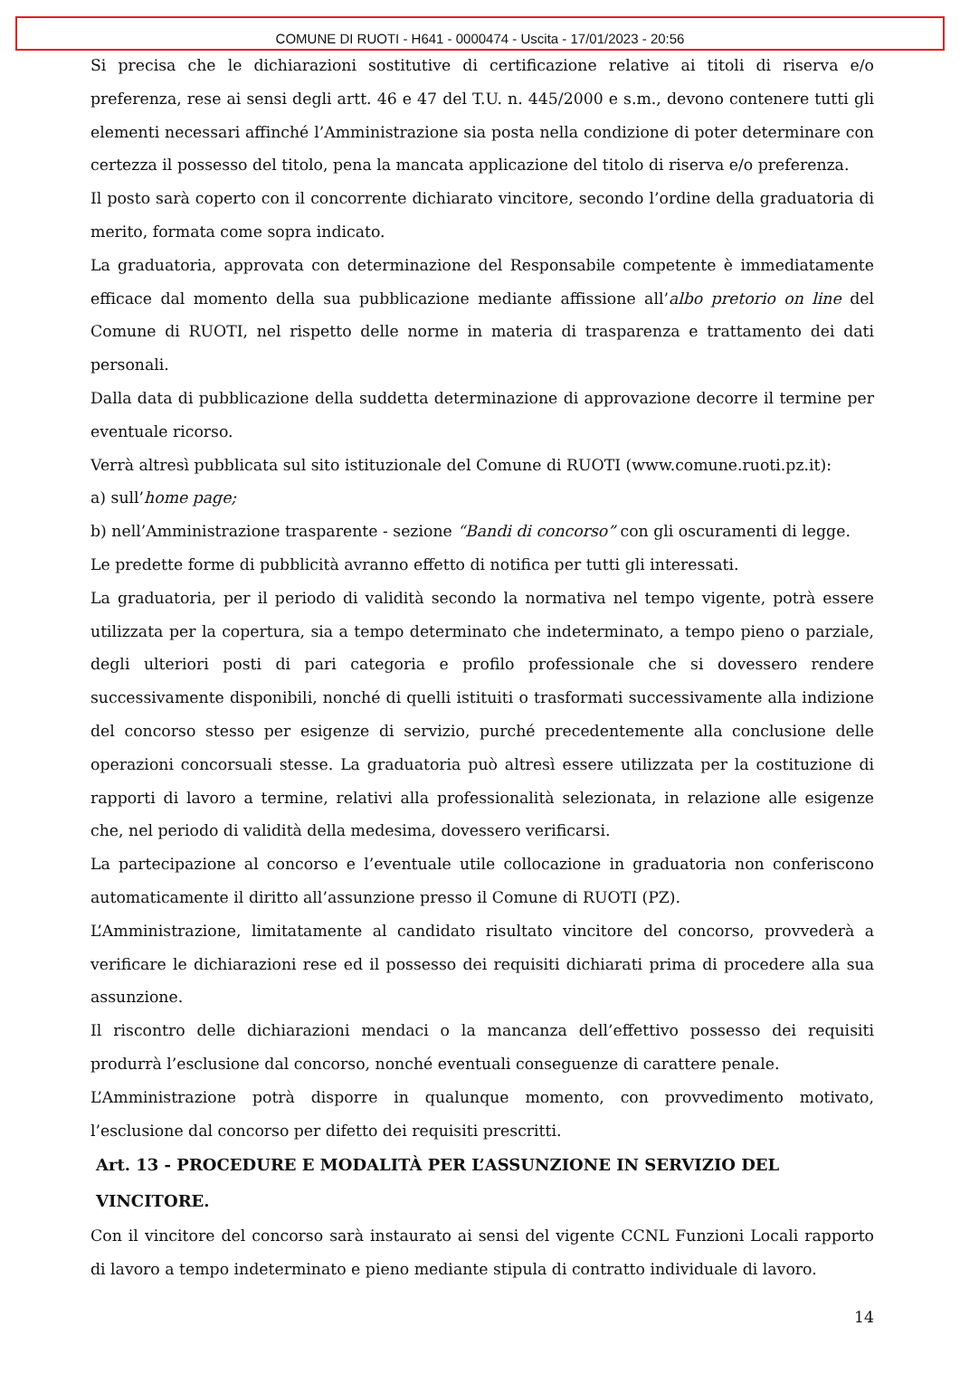COMUNE DI RUOTI - H641 - 0000474 - Uscita - 17/01/2023 - 20:56
Si precisa che le dichiarazioni sostitutive di certificazione relative ai titoli di riserva e/o preferenza, rese ai sensi degli artt. 46 e 47 del T.U. n. 445/2000 e s.m., devono contenere tutti gli elementi necessari affinché l’Amministrazione sia posta nella condizione di poter determinare con certezza il possesso del titolo, pena la mancata applicazione del titolo di riserva e/o preferenza.
Il posto sarà coperto con il concorrente dichiarato vincitore, secondo l’ordine della graduatoria di merito, formata come sopra indicato.
La graduatoria, approvata con determinazione del Responsabile competente è immediatamente efficace dal momento della sua pubblicazione mediante affissione all’albo pretorio on line del Comune di RUOTI, nel rispetto delle norme in materia di trasparenza e trattamento dei dati personali.
Dalla data di pubblicazione della suddetta determinazione di approvazione decorre il termine per eventuale ricorso.
Verrà altresì pubblicata sul sito istituzionale del Comune di RUOTI (www.comune.ruoti.pz.it):
a) sull’home page;
b) nell’Amministrazione trasparente - sezione “Bandi di concorso” con gli oscuramenti di legge.
Le predette forme di pubblicità avranno effetto di notifica per tutti gli interessati.
La graduatoria, per il periodo di validità secondo la normativa nel tempo vigente, potrà essere utilizzata per la copertura, sia a tempo determinato che indeterminato, a tempo pieno o parziale, degli ulteriori posti di pari categoria e profilo professionale che si dovessero rendere successivamente disponibili, nonché di quelli istituiti o trasformati successivamente alla indizione del concorso stesso per esigenze di servizio, purché precedentemente alla conclusione delle operazioni concorsuali stesse. La graduatoria può altresì essere utilizzata per la costituzione di rapporti di lavoro a termine, relativi alla professionalità selezionata, in relazione alle esigenze che, nel periodo di validità della medesima, dovessero verificarsi.
La partecipazione al concorso e l’eventuale utile collocazione in graduatoria non conferiscono automaticamente il diritto all’assunzione presso il Comune di RUOTI (PZ).
L’Amministrazione, limitatamente al candidato risultato vincitore del concorso, provvederà a verificare le dichiarazioni rese ed il possesso dei requisiti dichiarati prima di procedere alla sua assunzione.
Il riscontro delle dichiarazioni mendaci o la mancanza dell’effettivo possesso dei requisiti produrrà l’esclusione dal concorso, nonché eventuali conseguenze di carattere penale.
L’Amministrazione potrà disporre in qualunque momento, con provvedimento motivato, l’esclusione dal concorso per difetto dei requisiti prescritti.
Art. 13 - PROCEDURE E MODALITÀ PER L’ASSUNZIONE IN SERVIZIO DEL VINCITORE.
Con il vincitore del concorso sarà instaurato ai sensi del vigente CCNL Funzioni Locali rapporto di lavoro a tempo indeterminato e pieno mediante stipula di contratto individuale di lavoro.
14